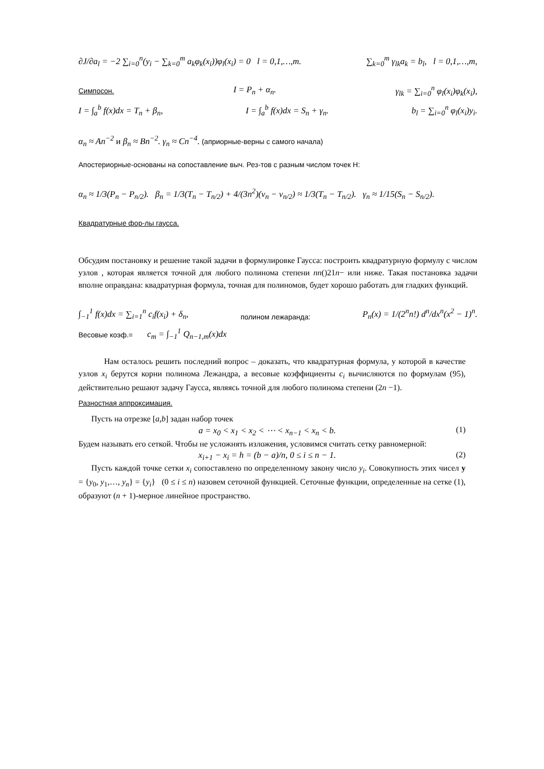∂J/∂a<sub>l</sub> = −2 ∑<sub>i=0</sub><sup>n</sup>(y<sub>i</sub> − ∑<sub>k=0</sub><sup>m</sup> a<sub>k</sub>φ<sub>k</sub>(x<sub>i</sub>))φ<sub>l</sub>(x<sub>i</sub>) = 0 l = 0,1,…,m. ∑<sub>k=0</sub><sup>m</sup> γ<sub>lk</sub>a<sub>k</sub> = b<sub>l</sub>, l = 0,1,…,m,
Симпосон. I = P<sub>n</sub> + α<sub>n</sub>. γ<sub>lk</sub> = ∑<sub>i=0</sub><sup>n</sup> φ<sub>l</sub>(x<sub>i</sub>)φ<sub>k</sub>(x<sub>i</sub>),
I = ∫<sub>a</sub><sup>b</sup> f(x)dx = T<sub>n</sub> + β<sub>n</sub>, I = ∫<sub>a</sub><sup>b</sup> f(x)dx = S<sub>n</sub> + γ<sub>n</sub>. b<sub>l</sub> = ∑<sub>i=0</sub><sup>n</sup> φ<sub>l</sub>(x<sub>i</sub>)y<sub>i</sub>.
α<sub>n</sub> ≈ An<sup>−2</sup> и β<sub>n</sub> ≈ Bn<sup>−2</sup>. γ<sub>n</sub> ≈ Cn<sup>−4</sup>. (априорные-верны с самого начала)
Апостериорные-основаны на сопоставление выч. Рез-тов с разным числом точек Н:
α<sub>n</sub> ≈ 1/3(P<sub>n</sub> − P<sub>n/2</sub>). β<sub>n</sub> = 1/3(T<sub>n</sub> − T<sub>n/2</sub>) + 4/(3n<sup>2</sup>)(ν<sub>n</sub> − ν<sub>n/2</sub>) ≈ 1/3(T<sub>n</sub> − T<sub>n/2</sub>). γ<sub>n</sub> ≈ 1/15(S<sub>n</sub> − S<sub>n/2</sub>).
Квадратурные фор-лы гаусса.
Обсудим постановку и решение такой задачи в формулировке Гаусса: построить квадратурную формулу с числом узлов , которая является точной для любого полинома степени nn()21n− или ниже. Такая постановка задачи вполне оправдана: квадратурная формула, точная для полиномов, будет хорошо работать для гладких функций.
∫<sub>−1</sub><sup>1</sup> f(x)dx = ∑<sub>i=1</sub><sup>n</sup> c<sub>i</sub>f(x<sub>i</sub>) + δ<sub>n</sub>, полином лежаранда: P<sub>n</sub>(x) = 1/(2<sup>n</sup>n!) d<sup>n</sup>/dx<sup>n</sup>(x<sup>2</sup> − 1)<sup>n</sup>.
Весовые коэф.= c<sub>m</sub> = ∫<sub>−1</sub><sup>1</sup> Q<sub>n−1,m</sub>(x)dx
Нам осталось решить последний вопрос – доказать, что квадратурная формула, у которой в качестве узлов x<sub>i</sub> берутся корни полинома Лежандра, а весовые коэффициенты c<sub>i</sub> вычисляются по формулам (95), действительно решают задачу Гаусса, являясь точной для любого полинома степени (2n −1).
Разностная аппроксимация.
Пусть на отрезке [a,b] задан набор точек
a = x<sub>0</sub> < x<sub>1</sub> < x<sub>2</sub> < ⋯ < x<sub>n−1</sub> < x<sub>n</sub> < b. (1)
Будем называть его сеткой. Чтобы не усложнять изложения, условимся считать сетку равномерной:
x<sub>i+1</sub> − x<sub>i</sub> = h = (b − a)/n, 0 ≤ i ≤ n − 1. (2)
Пусть каждой точке сетки x<sub>i</sub> сопоставлено по определенному закону число y<sub>i</sub>. Совокупность этих чисел y = {y<sub>0</sub>, y<sub>1</sub>,…, y<sub>n</sub>} = {y<sub>i</sub>} (0 ≤ i ≤ n) назовем сеточной функцией. Сеточные функции, определенные на сетке (1), образуют (n + 1)-мерное линейное пространство.